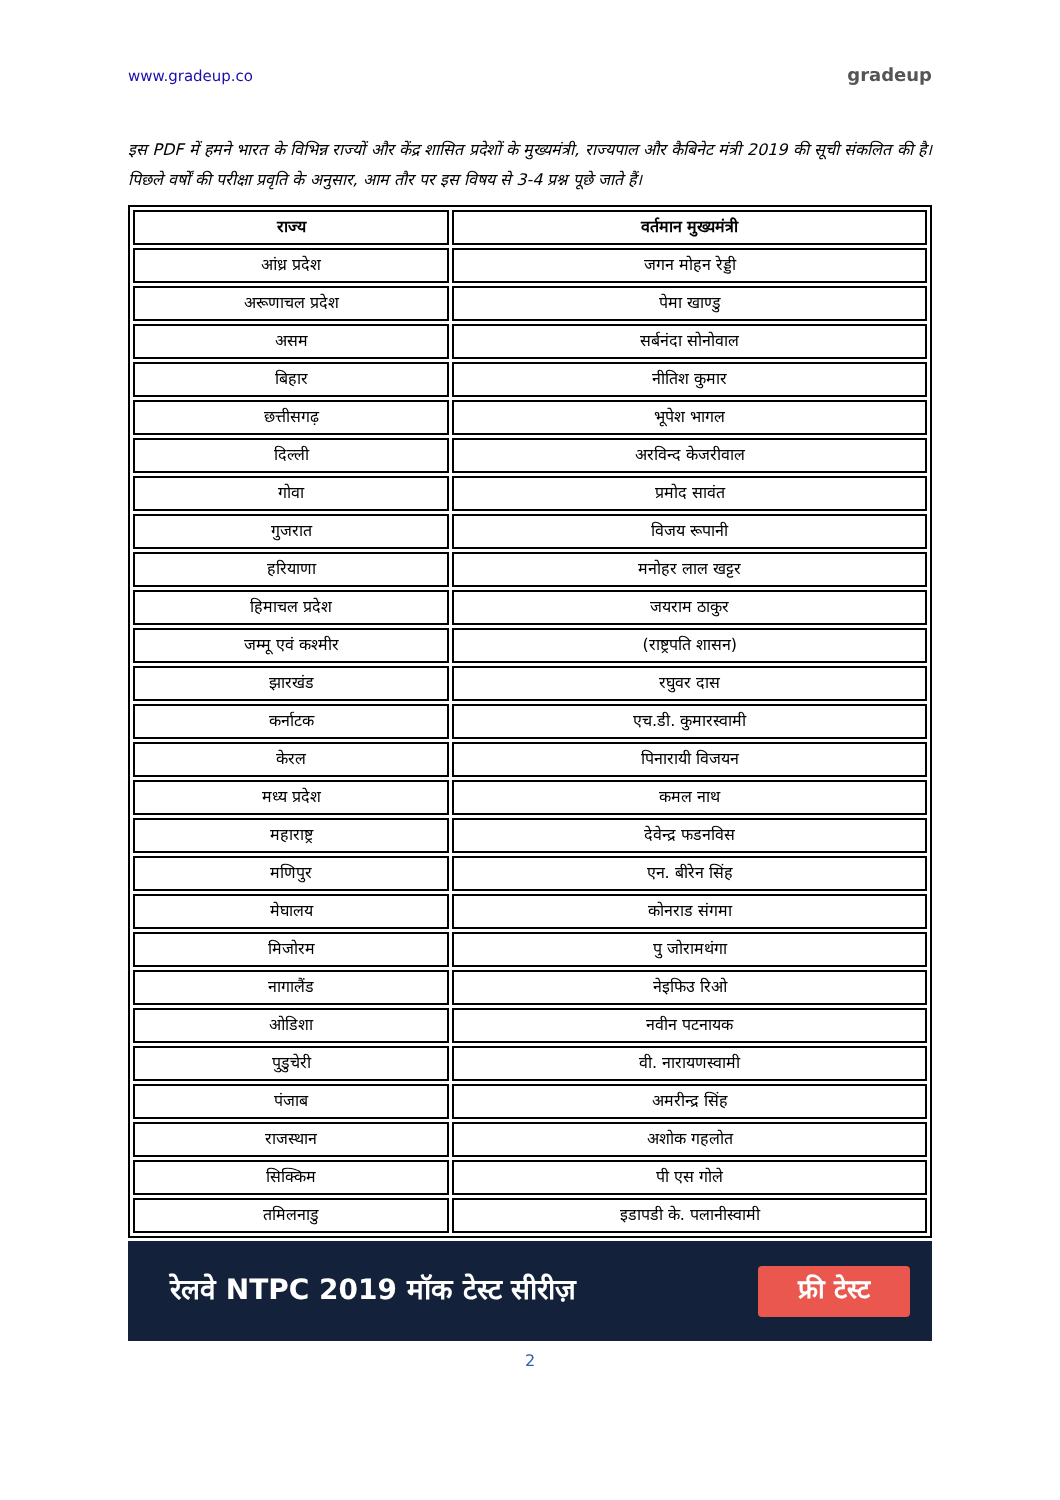www.gradeup.co gradeup
इस PDF में हमने भारत के विभिन्न राज्यों और केंद्र शासित प्रदेशों के मुख्यमंत्री, राज्यपाल और कैबिनेट मंत्री 2019 की सूची संकलित की है। पिछले वर्षों की परीक्षा प्रवृति के अनुसार, आम तौर पर इस विषय से 3-4 प्रश्न पूछे जाते हैं।
| राज्य | वर्तमान मुख्यमंत्री |
| --- | --- |
| आंध्र प्रदेश | जगन मोहन रेड्डी |
| अरूणाचल प्रदेश | पेमा खाण्डु |
| असम | सर्बनंदा सोनोवाल |
| बिहार | नीतिश कुमार |
| छत्तीसगढ़ | भूपेश भागल |
| दिल्ली | अरविन्द केजरीवाल |
| गोवा | प्रमोद सावंत |
| गुजरात | विजय रूपानी |
| हरियाणा | मनोहर लाल खट्टर |
| हिमाचल प्रदेश | जयराम ठाकुर |
| जम्मू एवं कश्मीर | (राष्ट्रपति शासन) |
| झारखंड | रघुवर दास |
| कर्नाटक | एच.डी. कुमारस्वामी |
| केरल | पिनारायी विजयन |
| मध्य प्रदेश | कमल नाथ |
| महाराष्ट्र | देवेन्द्र फडनविस |
| मणिपुर | एन. बीरेन सिंह |
| मेघालय | कोनराड संगमा |
| मिजोरम | पु जोरामथंगा |
| नागालैंड | नेइफिउ रिओ |
| ओडिशा | नवीन पटनायक |
| पुडुचेरी | वी. नारायणस्वामी |
| पंजाब | अमरीन्द्र सिंह |
| राजस्थान | अशोक गहलोत |
| सिक्किम | पी एस गोले |
| तमिलनाडु | इडापडी के. पलानीस्वामी |
रेलवे NTPC 2019 मॉक टेस्ट सीरीज़ फ्री टेस्ट
2